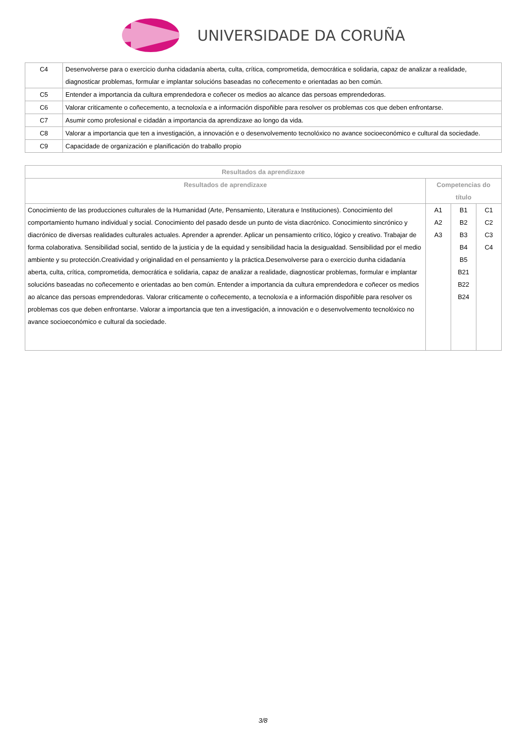UNIVERSIDADE DA CORUÑA
| C4 | Desenvolverse para o exercicio dunha cidadanía aberta, culta, crítica, comprometida, democrática e solidaria, capaz de analizar a realidade, diagnosticar problemas, formular e implantar solucións baseadas no coñecemento e orientadas ao ben común. |
| C5 | Entender a importancia da cultura emprendedora e coñecer os medios ao alcance das persoas emprendedoras. |
| C6 | Valorar criticamente o coñecemento, a tecnoloxía e a información dispoñible para resolver os problemas cos que deben enfrontarse. |
| C7 | Asumir como profesional e cidadán a importancia da aprendizaxe ao longo da vida. |
| C8 | Valorar a importancia que ten a investigación, a innovación e o desenvolvemento tecnolóxico no avance socioeconómico e cultural da sociedade. |
| C9 | Capacidade de organización e planificación do traballo propio |
| Resultados da aprendizaxe | | | |
| --- | --- | --- | --- |
| Resultados de aprendizaxe | Competencias do título | | |
| Conocimiento de las producciones culturales de la Humanidad (Arte, Pensamiento, Literatura e Instituciones). Conocimiento del comportamiento humano individual y social. Conocimiento del pasado desde un punto de vista diacrónico. Conocimiento sincrónico y diacrónico de diversas realidades culturales actuales. Aprender a aprender. Aplicar un pensamiento crítico, lógico y creativo. Trabajar de forma colaborativa. Sensibilidad social, sentido de la justicia y de la equidad y sensibilidad hacia la desigualdad. Sensibilidad por el medio ambiente y su protección.Creatividad y originalidad en el pensamiento y la práctica.Desenvolverse para o exercicio dunha cidadanía aberta, culta, crítica, comprometida, democrática e solidaria, capaz de analizar a realidade, diagnosticar problemas, formular e implantar solucións baseadas no coñecemento e orientadas ao ben común. Entender a importancia da cultura emprendedora e coñecer os medios ao alcance das persoas emprendedoras. Valorar criticamente o coñecemento, a tecnoloxía e a información dispoñible para resolver os problemas cos que deben enfrontarse. Valorar a importancia que ten a investigación, a innovación e o desenvolvemento tecnolóxico no avance socioeconómico e cultural da sociedade. | A1 A2 A3 | B1 B2 B3 B4 B5 B21 B22 B24 | C1 C2 C3 C4 |
3/8